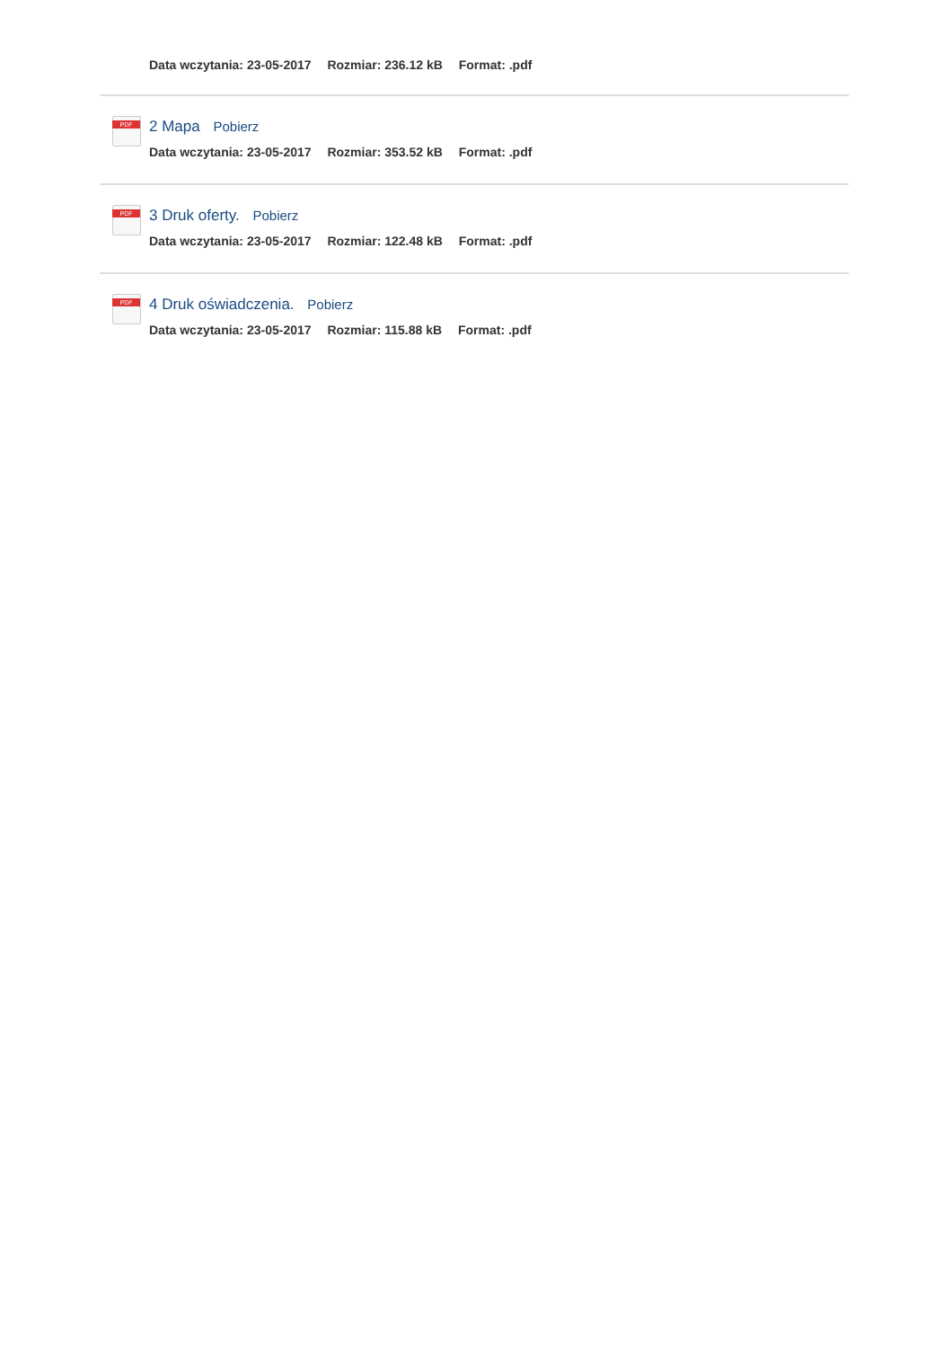Data wczytania: 23-05-2017 Rozmiar: 236.12 kB Format: .pdf
PDF
2 Mapa Pobierz
Data wczytania: 23-05-2017 Rozmiar: 353.52 kB Format: .pdf
PDF
3 Druk oferty. Pobierz
Data wczytania: 23-05-2017 Rozmiar: 122.48 kB Format: .pdf
PDF
4 Druk oświadczenia. Pobierz
Data wczytania: 23-05-2017 Rozmiar: 115.88 kB Format: .pdf